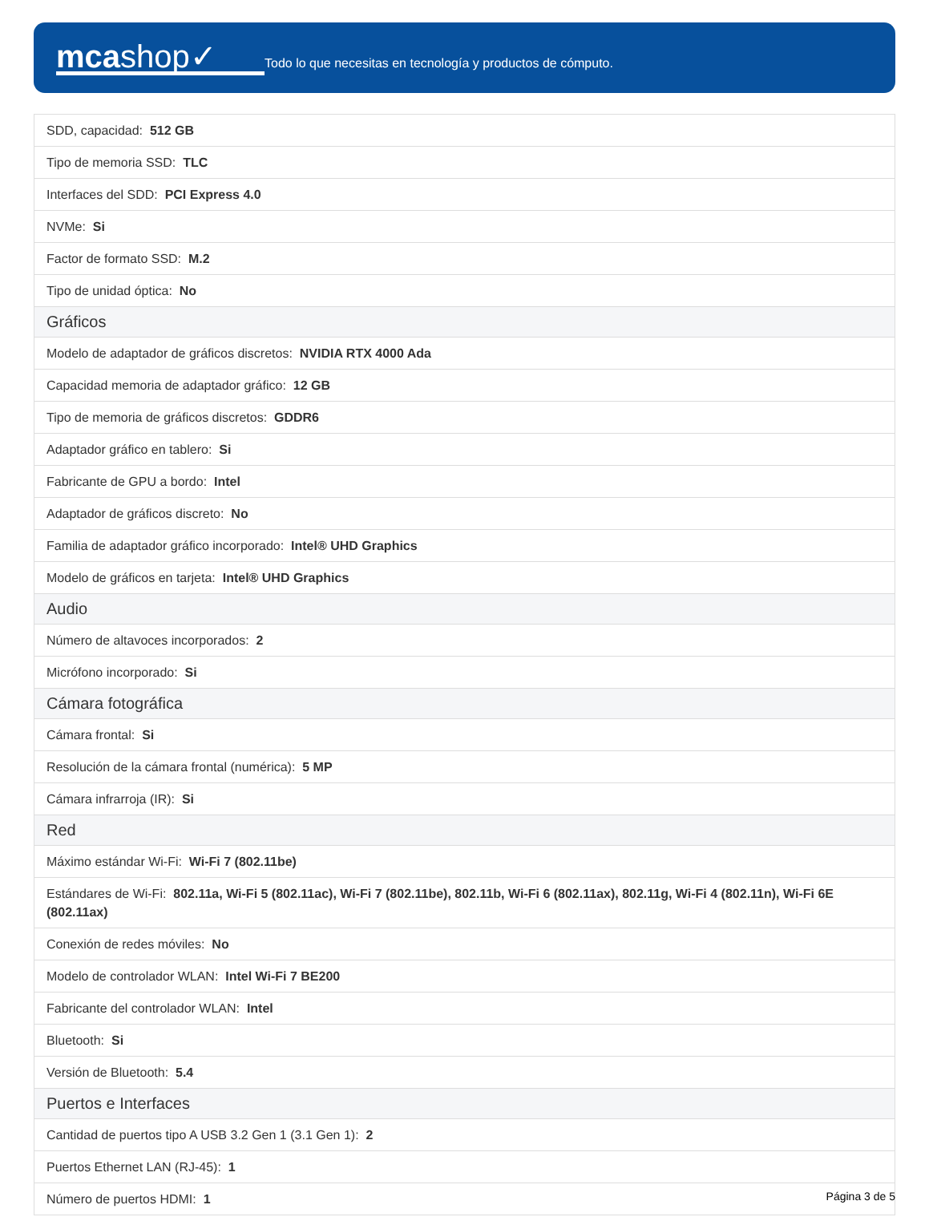mcashop✓
Todo lo que necesitas en tecnología y productos de cómputo.
| SDD, capacidad: 512 GB |
| Tipo de memoria SSD: TLC |
| Interfaces del SDD: PCI Express 4.0 |
| NVMe: Si |
| Factor de formato SSD: M.2 |
| Tipo de unidad óptica: No |
| Gráficos |
| Modelo de adaptador de gráficos discretos: NVIDIA RTX 4000 Ada |
| Capacidad memoria de adaptador gráfico: 12 GB |
| Tipo de memoria de gráficos discretos: GDDR6 |
| Adaptador gráfico en tablero: Si |
| Fabricante de GPU a bordo: Intel |
| Adaptador de gráficos discreto: No |
| Familia de adaptador gráfico incorporado: Intel® UHD Graphics |
| Modelo de gráficos en tarjeta: Intel® UHD Graphics |
| Audio |
| Número de altavoces incorporados: 2 |
| Micrófono incorporado: Si |
| Cámara fotográfica |
| Cámara frontal: Si |
| Resolución de la cámara frontal (numérica): 5 MP |
| Cámara infrarroja (IR): Si |
| Red |
| Máximo estándar Wi-Fi: Wi-Fi 7 (802.11be) |
| Estándares de Wi-Fi: 802.11a, Wi-Fi 5 (802.11ac), Wi-Fi 7 (802.11be), 802.11b, Wi-Fi 6 (802.11ax), 802.11g, Wi-Fi 4 (802.11n), Wi-Fi 6E (802.11ax) |
| Conexión de redes móviles: No |
| Modelo de controlador WLAN: Intel Wi-Fi 7 BE200 |
| Fabricante del controlador WLAN: Intel |
| Bluetooth: Si |
| Versión de Bluetooth: 5.4 |
| Puertos e Interfaces |
| Cantidad de puertos tipo A USB 3.2 Gen 1 (3.1 Gen 1): 2 |
| Puertos Ethernet LAN (RJ-45): 1 |
| Número de puertos HDMI: 1 |
Página 3 de 5